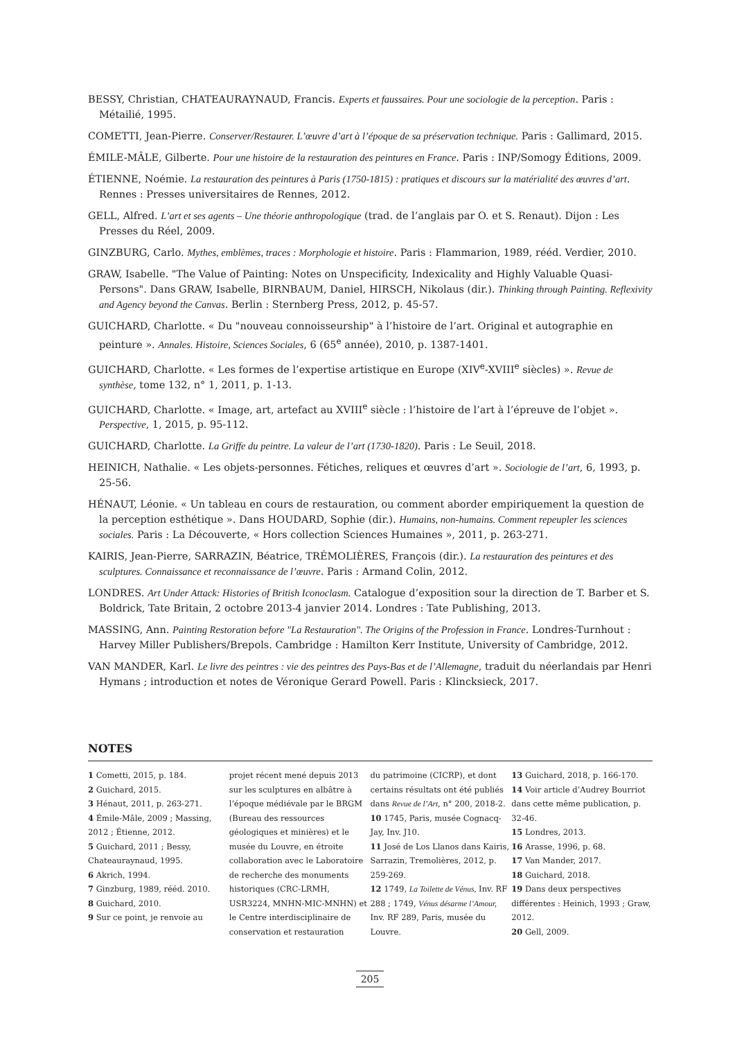BESSY, Christian, CHATEAURAYNAUD, Francis. Experts et faussaires. Pour une sociologie de la perception. Paris : Métailié, 1995.
COMETTI, Jean-Pierre. Conserver/Restaurer. L’œuvre d’art à l’époque de sa préservation technique. Paris : Gallimard, 2015.
ÉMILE-MÂLE, Gilberte. Pour une histoire de la restauration des peintures en France. Paris : INP/Somogy Éditions, 2009.
ÉTIENNE, Noémie. La restauration des peintures à Paris (1750-1815) : pratiques et discours sur la matérialité des œuvres d’art. Rennes : Presses universitaires de Rennes, 2012.
GELL, Alfred. L’art et ses agents – Une théorie anthropologique (trad. de l’anglais par O. et S. Renaut). Dijon : Les Presses du Réel, 2009.
GINZBURG, Carlo. Mythes, emblèmes, traces : Morphologie et histoire. Paris : Flammarion, 1989, rééd. Verdier, 2010.
GRAW, Isabelle. "The Value of Painting: Notes on Unspecificity, Indexicality and Highly Valuable Quasi-Persons". Dans GRAW, Isabelle, BIRNBAUM, Daniel, HIRSCH, Nikolaus (dir.). Thinking through Painting. Reflexivity and Agency beyond the Canvas. Berlin : Sternberg Press, 2012, p. 45-57.
GUICHARD, Charlotte. « Du "nouveau connoisseurship" à l’histoire de l’art. Original et autographie en peinture ». Annales. Histoire, Sciences Sociales, 6 (65<sup>e</sup> année), 2010, p. 1387-1401.
GUICHARD, Charlotte. « Les formes de l’expertise artistique en Europe (XIV<sup>e</sup>-XVIII<sup>e</sup> siècles) ». Revue de synthèse, tome 132, n° 1, 2011, p. 1-13.
GUICHARD, Charlotte. « Image, art, artefact au XVIII<sup>e</sup> siècle : l’histoire de l’art à l’épreuve de l’objet ». Perspective, 1, 2015, p. 95-112.
GUICHARD, Charlotte. La Griffe du peintre. La valeur de l’art (1730-1820). Paris : Le Seuil, 2018.
HEINICH, Nathalie. « Les objets-personnes. Fétiches, reliques et œuvres d’art ». Sociologie de l’art, 6, 1993, p. 25-56.
HÉNAUT, Léonie. « Un tableau en cours de restauration, ou comment aborder empiriquement la question de la perception esthétique ». Dans HOUDARD, Sophie (dir.). Humains, non-humains. Comment repeupler les sciences sociales. Paris : La Découverte, « Hors collection Sciences Humaines », 2011, p. 263-271.
KAIRIS, Jean-Pierre, SARRAZIN, Béatrice, TRÉMOLIÈRES, François (dir.). La restauration des peintures et des sculptures. Connaissance et reconnaissance de l’œuvre. Paris : Armand Colin, 2012.
LONDRES. Art Under Attack: Histories of British Iconoclasm. Catalogue d’exposition sour la direction de T. Barber et S. Boldrick, Tate Britain, 2 octobre 2013-4 janvier 2014. Londres : Tate Publishing, 2013.
MASSING, Ann. Painting Restoration before "La Restauration". The Origins of the Profession in France. Londres-Turnhout : Harvey Miller Publishers/Brepols. Cambridge : Hamilton Kerr Institute, University of Cambridge, 2012.
VAN MANDER, Karl. Le livre des peintres : vie des peintres des Pays-Bas et de l’Allemagne, traduit du néerlandais par Henri Hymans ; introduction et notes de Véronique Gerard Powell. Paris : Klincksieck, 2017.
NOTES
1 Cometti, 2015, p. 184.
2 Guichard, 2015.
3 Hénaut, 2011, p. 263-271.
4 Émile-Mâle, 2009 ; Massing, 2012 ; Étienne, 2012.
5 Guichard, 2011 ; Bessy, Chateauraynaud, 1995.
6 Akrich, 1994.
7 Ginzburg, 1989, rééd. 2010.
8 Guichard, 2010.
9 Sur ce point, je renvoie au
projet récent mené depuis 2013 sur les sculptures en albâtre à l’époque médiévale par le BRGM (Bureau des ressources géologiques et minières) et le musée du Louvre, en étroite collaboration avec le Laboratoire de recherche des monuments historiques (CRC-LRMH, USR3224, MNHN-MIC-MNHN) et le Centre interdisciplinaire de conservation et restauration
du patrimoine (CICRP), et dont certains résultats ont été publiés dans Revue de l’Art, n° 200, 2018-2.
10 1745, Paris, musée Cognacq-Jay, Inv. J10.
11 José de Los Llanos dans Kairis, Sarrazin, Tremolières, 2012, p. 259-269.
12 1749, La Toilette de Vénus, Inv. RF 288 ; 1749, Vénus désarme l’Amour, Inv. RF 289, Paris, musée du Louvre.
13 Guichard, 2018, p. 166-170.
14 Voir article d’Audrey Bourriot dans cette même publication, p. 32-46.
15 Londres, 2013.
16 Arasse, 1996, p. 68.
17 Van Mander, 2017.
18 Guichard, 2018.
19 Dans deux perspectives différentes : Heinich, 1993 ; Graw, 2012.
20 Gell, 2009.
205